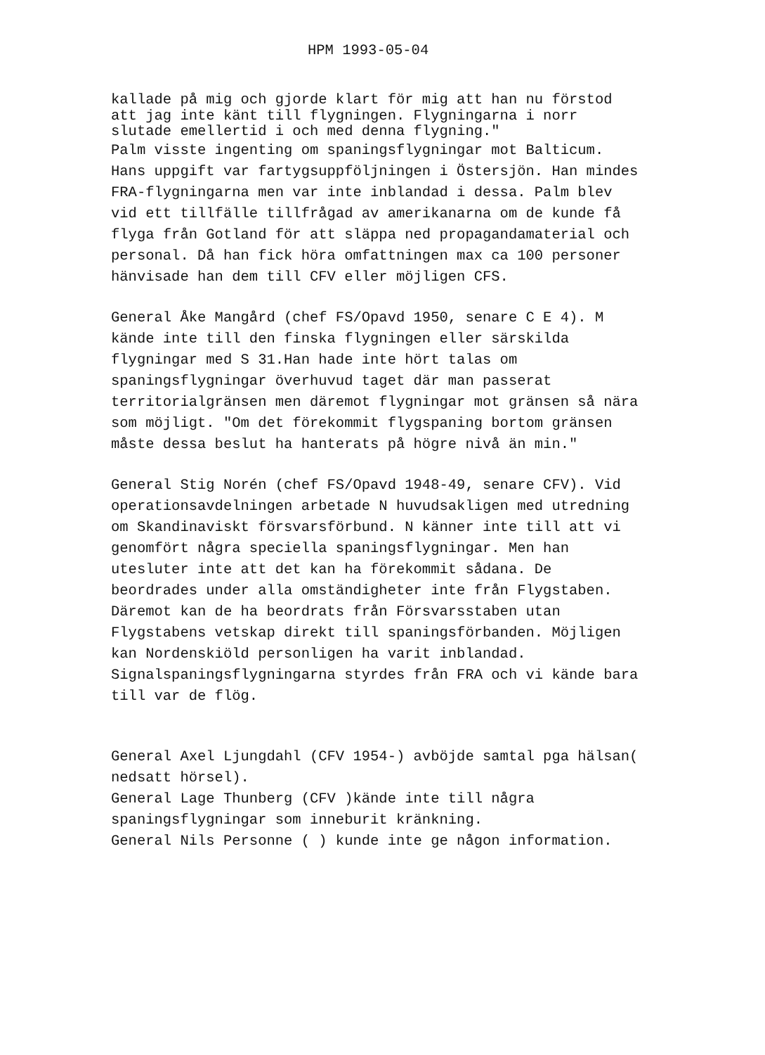HPM 1993-05-04
kallade på mig och gjorde klart för mig att han nu förstod att jag inte känt till flygningen. Flygningarna i norr slutade emellertid i och med denna flygning."
Palm visste ingenting om spaningsflygningar mot Balticum. Hans uppgift var fartygsuppföljningen i Östersjön. Han mindes FRA-flygningarna men var inte inblandad i dessa. Palm blev vid ett tillfälle tillfrågad av amerikanarna om de kunde få flyga från Gotland för att släppa ned propagandamaterial och personal. Då han fick höra omfattningen max ca 100 personer hänvisade han dem till CFV eller möjligen CFS.
General Åke Mangård (chef FS/Opavd 1950, senare C E 4). M kände inte till den finska flygningen eller särskilda flygningar med S 31.Han hade inte hört talas om spaningsflygningar överhuvud taget där man passerat territorialgränsen men däremot flygningar mot gränsen så nära som möjligt. "Om det förekommit flygspaning bortom gränsen måste dessa beslut ha hanterats på högre nivå än min."
General Stig Norén (chef FS/Opavd 1948-49, senare CFV). Vid operationsavdelningen arbetade N huvudsakligen med utredning om Skandinaviskt försvarsförbund. N känner inte till att vi genomfört några speciella spaningsflygningar. Men han utesluter inte att det kan ha förekommit sådana. De beordrades under alla omständigheter inte från Flygstaben. Däremot kan de ha beordrats från Försvarsstaben utan Flygstabens vetskap direkt till spaningsförbanden. Möjligen kan Nordenskiöld personligen ha varit inblandad.
Signalspaningsflygningarna styrdes från FRA och vi kände bara till var de flög.
General Axel Ljungdahl (CFV 1954-) avböjde samtal pga hälsan( nedsatt hörsel).
General Lage Thunberg (CFV )kände inte till några spaningsflygningar som inneburit kränkning.
General Nils Personne ( ) kunde inte ge någon information.